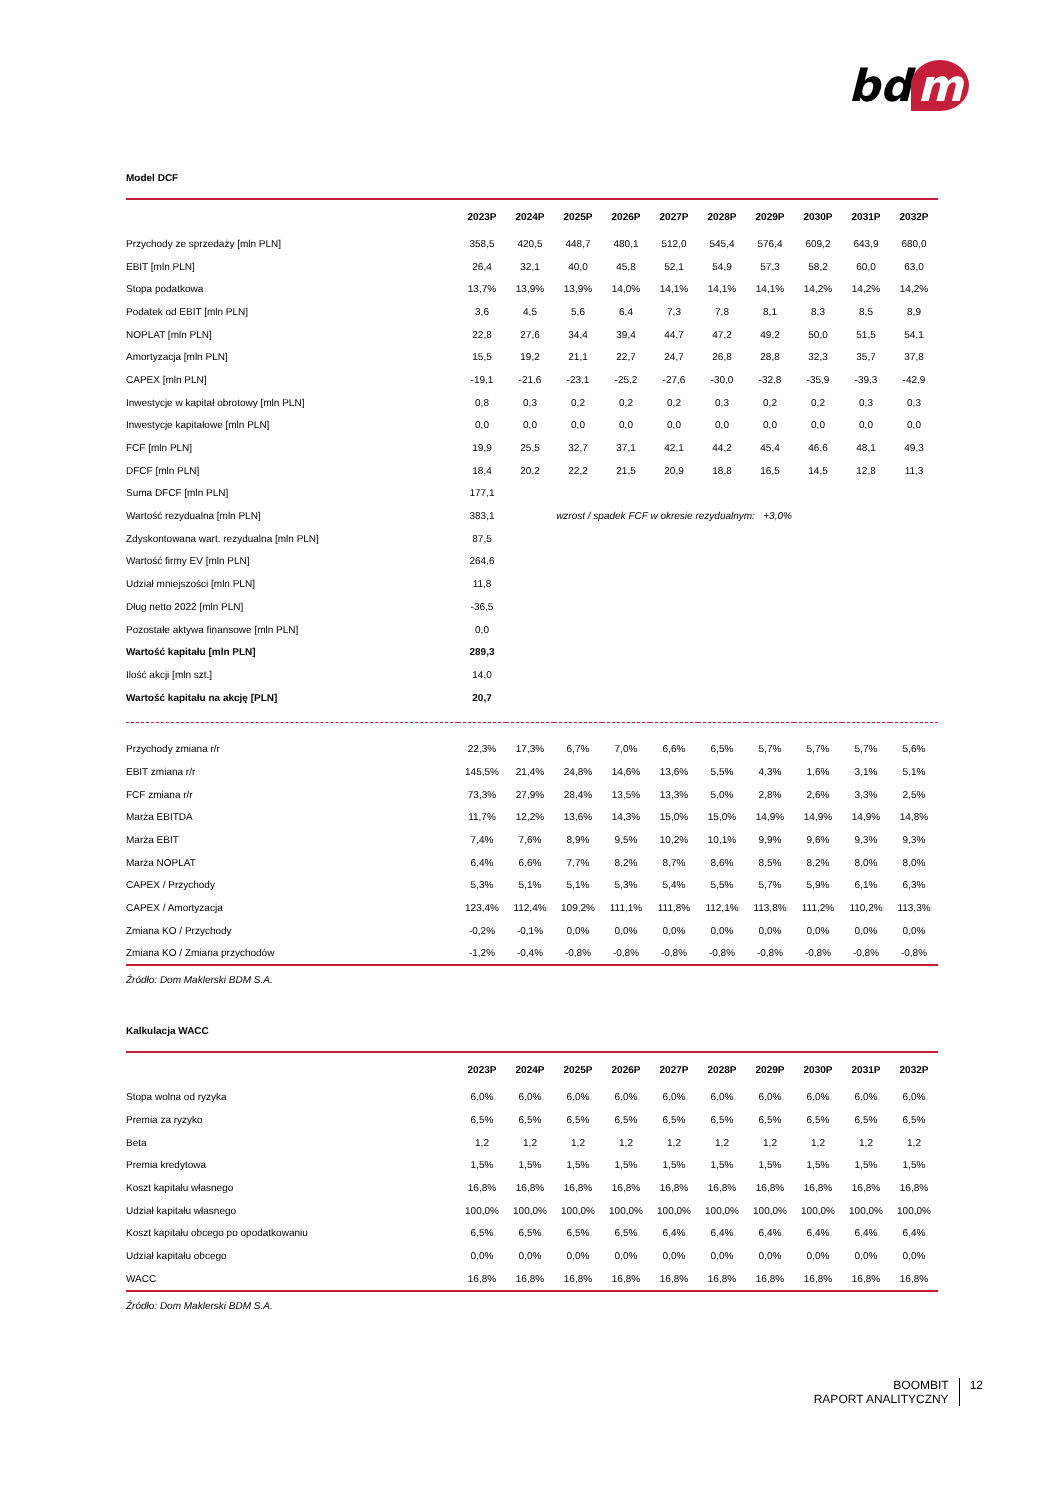bd m
Model DCF
| | 2023P | 2024P | 2025P | 2026P | 2027P | 2028P | 2029P | 2030P | 2031P | 2032P |
| --- | --- | --- | --- | --- | --- | --- | --- | --- | --- | --- |
| Przychody ze sprzedaży [mln PLN] | 358,5 | 420,5 | 448,7 | 480,1 | 512,0 | 545,4 | 576,4 | 609,2 | 643,9 | 680,0 |
| EBIT [mln PLN] | 26,4 | 32,1 | 40,0 | 45,8 | 52,1 | 54,9 | 57,3 | 58,2 | 60,0 | 63,0 |
| Stopa podatkowa | 13,7% | 13,9% | 13,9% | 14,0% | 14,1% | 14,1% | 14,1% | 14,2% | 14,2% | 14,2% |
| Podatek od EBIT [mln PLN] | 3,6 | 4,5 | 5,6 | 6,4 | 7,3 | 7,8 | 8,1 | 8,3 | 8,5 | 8,9 |
| NOPLAT [mln PLN] | 22,8 | 27,6 | 34,4 | 39,4 | 44,7 | 47,2 | 49,2 | 50,0 | 51,5 | 54,1 |
| Amortyzacja [mln PLN] | 15,5 | 19,2 | 21,1 | 22,7 | 24,7 | 26,8 | 28,8 | 32,3 | 35,7 | 37,8 |
| CAPEX [mln PLN] | -19,1 | -21,6 | -23,1 | -25,2 | -27,6 | -30,0 | -32,8 | -35,9 | -39,3 | -42,9 |
| Inwestycje w kapitał obrotowy [mln PLN] | 0,8 | 0,3 | 0,2 | 0,2 | 0,2 | 0,3 | 0,2 | 0,2 | 0,3 | 0,3 |
| Inwestycje kapitałowe [mln PLN] | 0,0 | 0,0 | 0,0 | 0,0 | 0,0 | 0,0 | 0,0 | 0,0 | 0,0 | 0,0 |
| FCF [mln PLN] | 19,9 | 25,5 | 32,7 | 37,1 | 42,1 | 44,2 | 45,4 | 46,6 | 48,1 | 49,3 |
| DFCF [mln PLN] | 18,4 | 20,2 | 22,2 | 21,5 | 20,9 | 18,8 | 16,5 | 14,5 | 12,8 | 11,3 |
| Suma DFCF [mln PLN] | 177,1 | | | | | | | | | |
| Wartość rezydualna [mln PLN] | 383,1 | | wzrost / spadek FCF w okresie rezydualnym: +3,0% | | | | | | | |
| Zdyskontowana wart. rezydualna [mln PLN] | 87,5 | | | | | | | | | |
| Wartość firmy EV [mln PLN] | 264,6 | | | | | | | | | |
| Udział mniejszości [mln PLN] | 11,8 | | | | | | | | | |
| Dług netto 2022 [mln PLN] | -36,5 | | | | | | | | | |
| Pozostałe aktywa finansowe [mln PLN] | 0,0 | | | | | | | | | |
| Wartość kapitału [mln PLN] | 289,3 | | | | | | | | | |
| Ilość akcji [mln szt.] | 14,0 | | | | | | | | | |
| Wartość kapitału na akcję [PLN] | 20,7 | | | | | | | | | |
| Przychody zmiana r/r | 22,3% | 17,3% | 6,7% | 7,0% | 6,6% | 6,5% | 5,7% | 5,7% | 5,7% | 5,6% |
| EBIT zmiana r/r | 145,5% | 21,4% | 24,8% | 14,6% | 13,6% | 5,5% | 4,3% | 1,6% | 3,1% | 5,1% |
| FCF zmiana r/r | 73,3% | 27,9% | 28,4% | 13,5% | 13,3% | 5,0% | 2,8% | 2,6% | 3,3% | 2,5% |
| Marża EBITDA | 11,7% | 12,2% | 13,6% | 14,3% | 15,0% | 15,0% | 14,9% | 14,9% | 14,9% | 14,8% |
| Marża EBIT | 7,4% | 7,6% | 8,9% | 9,5% | 10,2% | 10,1% | 9,9% | 9,6% | 9,3% | 9,3% |
| Marża NOPLAT | 6,4% | 6,6% | 7,7% | 8,2% | 8,7% | 8,6% | 8,5% | 8,2% | 8,0% | 8,0% |
| CAPEX / Przychody | 5,3% | 5,1% | 5,1% | 5,3% | 5,4% | 5,5% | 5,7% | 5,9% | 6,1% | 6,3% |
| CAPEX / Amortyzacja | 123,4% | 112,4% | 109,2% | 111,1% | 111,8% | 112,1% | 113,8% | 111,2% | 110,2% | 113,3% |
| Zmiana KO / Przychody | -0,2% | -0,1% | 0,0% | 0,0% | 0,0% | 0,0% | 0,0% | 0,0% | 0,0% | 0,0% |
| Zmiana KO / Zmiana przychodów | -1,2% | -0,4% | -0,8% | -0,8% | -0,8% | -0,8% | -0,8% | -0,8% | -0,8% | -0,8% |
Źródło: Dom Maklerski BDM S.A.
Kalkulacja WACC
| | 2023P | 2024P | 2025P | 2026P | 2027P | 2028P | 2029P | 2030P | 2031P | 2032P |
| --- | --- | --- | --- | --- | --- | --- | --- | --- | --- | --- |
| Stopa wolna od ryzyka | 6,0% | 6,0% | 6,0% | 6,0% | 6,0% | 6,0% | 6,0% | 6,0% | 6,0% | 6,0% |
| Premia za ryzyko | 6,5% | 6,5% | 6,5% | 6,5% | 6,5% | 6,5% | 6,5% | 6,5% | 6,5% | 6,5% |
| Beta | 1,2 | 1,2 | 1,2 | 1,2 | 1,2 | 1,2 | 1,2 | 1,2 | 1,2 | 1,2 |
| Premia kredytowa | 1,5% | 1,5% | 1,5% | 1,5% | 1,5% | 1,5% | 1,5% | 1,5% | 1,5% | 1,5% |
| Koszt kapitału własnego | 16,8% | 16,8% | 16,8% | 16,8% | 16,8% | 16,8% | 16,8% | 16,8% | 16,8% | 16,8% |
| Udział kapitału własnego | 100,0% | 100,0% | 100,0% | 100,0% | 100,0% | 100,0% | 100,0% | 100,0% | 100,0% | 100,0% |
| Koszt kapitału obcego po opodatkowaniu | 6,5% | 6,5% | 6,5% | 6,5% | 6,4% | 6,4% | 6,4% | 6,4% | 6,4% | 6,4% |
| Udział kapitału obcego | 0,0% | 0,0% | 0,0% | 0,0% | 0,0% | 0,0% | 0,0% | 0,0% | 0,0% | 0,0% |
| WACC | 16,8% | 16,8% | 16,8% | 16,8% | 16,8% | 16,8% | 16,8% | 16,8% | 16,8% | 16,8% |
Źródło: Dom Maklerski BDM S.A.
BOOMBIT
RAPORT ANALITYCZNY
12